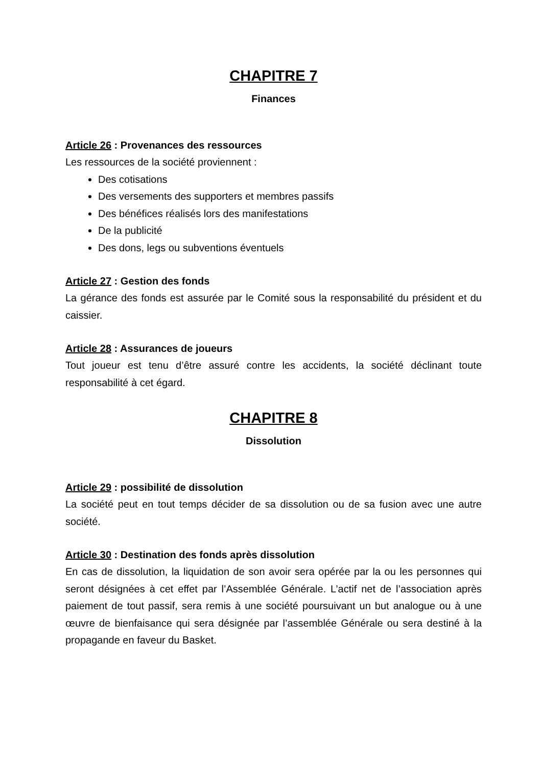CHAPITRE 7
Finances
Article 26 : Provenances des ressources
Les ressources de la société proviennent :
Des cotisations
Des versements des supporters et membres passifs
Des bénéfices réalisés lors des manifestations
De la publicité
Des dons, legs ou subventions éventuels
Article 27 : Gestion des fonds
La gérance des fonds est assurée par le Comité sous la responsabilité du président et du caissier.
Article 28 : Assurances de joueurs
Tout joueur est tenu d’être assuré contre les accidents, la société déclinant toute responsabilité à cet égard.
CHAPITRE 8
Dissolution
Article 29 : possibilité de dissolution
La société peut en tout temps décider de sa dissolution ou de sa fusion avec une autre société.
Article 30 : Destination des fonds après dissolution
En cas de dissolution, la liquidation de son avoir sera opérée par la ou les personnes qui seront désignées à cet effet par l’Assemblée Générale. L’actif net de l’association après paiement de tout passif, sera remis à une société poursuivant un but analogue ou à une œuvre de bienfaisance qui sera désignée par l’assemblée Générale ou sera destiné à la propagande en faveur du Basket.